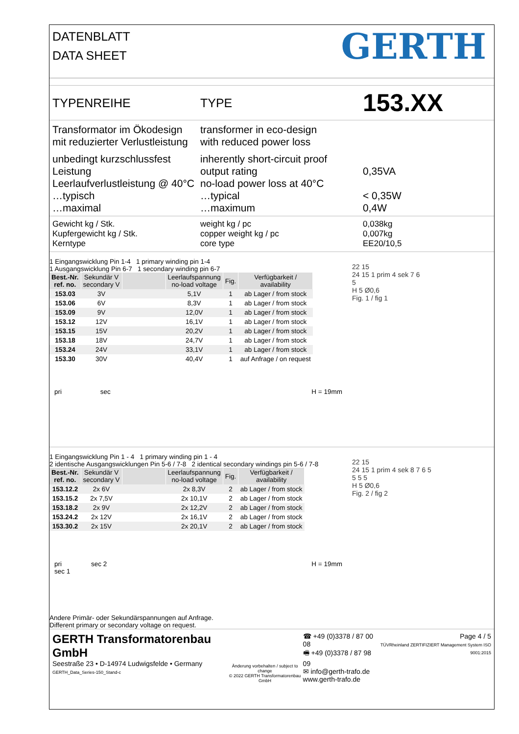DATENBLATT
DATA SHEET
GERTH
TYPENREIHE TYPE
153.XX
Transformator im Ökodesign
mit reduzierter Verlustleistung
transformer in eco-design
with reduced power loss
unbedingt kurzschlussfest
Leistung
Leerlaufverlustleistung @ 40°C
…typisch
…maximal
inherently short-circuit proof
output rating
no-load power loss at 40°C
…typical
…maximum
0,35VA
< 0,35W
0,4W
Gewicht kg / Stk.
Kupfergewicht kg / Stk.
Kerntype
weight kg / pc
copper weight kg / pc
core type
0,038kg
0,007kg
EE20/10,5
1 Eingangswicklung Pin 1-4 1 primary winding pin 1-4
1 Ausgangswicklung Pin 6-7 1 secondary winding pin 6-7
| Best.-Nr. ref. no. | Sekundär V secondary V | | Leerlaufspannung no-load voltage | Fig. | Verfügbarkeit / availability |
| --- | --- | --- | --- | --- | --- |
| 153.03 | 3V | | 5,1V | 1 | ab Lager / from stock |
| 153.06 | 6V | | 8,3V | 1 | ab Lager / from stock |
| 153.09 | 9V | | 12,0V | 1 | ab Lager / from stock |
| 153.12 | 12V | | 16,1V | 1 | ab Lager / from stock |
| 153.15 | 15V | | 20,2V | 1 | ab Lager / from stock |
| 153.18 | 18V | | 24,7V | 1 | ab Lager / from stock |
| 153.24 | 24V | | 33,1V | 1 | ab Lager / from stock |
| 153.30 | 30V | | 40,4V | 1 | auf Anfrage / on request |
pri sec H = 19mm
22 15
24 15 1 prim 4 sek 7 6
5
H 5 Ø0,6
Fig. 1 / fig 1
1 Eingangswicklung Pin 1 - 4 1 primary winding pin 1 - 4
2 identische Ausgangswicklungen Pin 5-6 / 7-8 2 identical secondary windings pin 5-6 / 7-8
| Best.-Nr. ref. no. | Sekundär V secondary V | | Leerlaufspannung no-load voltage | Fig. | Verfügbarkeit / availability |
| --- | --- | --- | --- | --- | --- |
| 153.12.2 | 2x 6V | | 2x 8,3V | 2 | ab Lager / from stock |
| 153.15.2 | 2x 7,5V | | 2x 10,1V | 2 | ab Lager / from stock |
| 153.18.2 | 2x 9V | | 2x 12,2V | 2 | ab Lager / from stock |
| 153.24.2 | 2x 12V | | 2x 16,1V | 2 | ab Lager / from stock |
| 153.30.2 | 2x 15V | | 2x 20,1V | 2 | ab Lager / from stock |
pri sec 2
sec 1
H = 19mm
Andere Primär- oder Sekundärspannungen auf Anfrage.
Different primary or secondary voltage on request.
22 15
24 15 1 prim 4 sek 8 7 6 5
5 5 5
H 5 Ø0,6
Fig. 2 / fig 2
GERTH Transformatorenbau GmbH
Seestraße 23 • D-14974 Ludwigsfelde • Germany
GERTH_Data_Series-150_Stand-c
Änderung vorbehalten / subject to change
© 2022 GERTH Transformatorenbau GmbH
☎ +49 (0)3378 / 87 00 08
🖷 +49 (0)3378 / 87 98 09
✉ info@gerth-trafo.de
www.gerth-trafo.de
Page 4 / 5
TÜVRheinland ZERTIFIZIERT Management System ISO 9001:2015